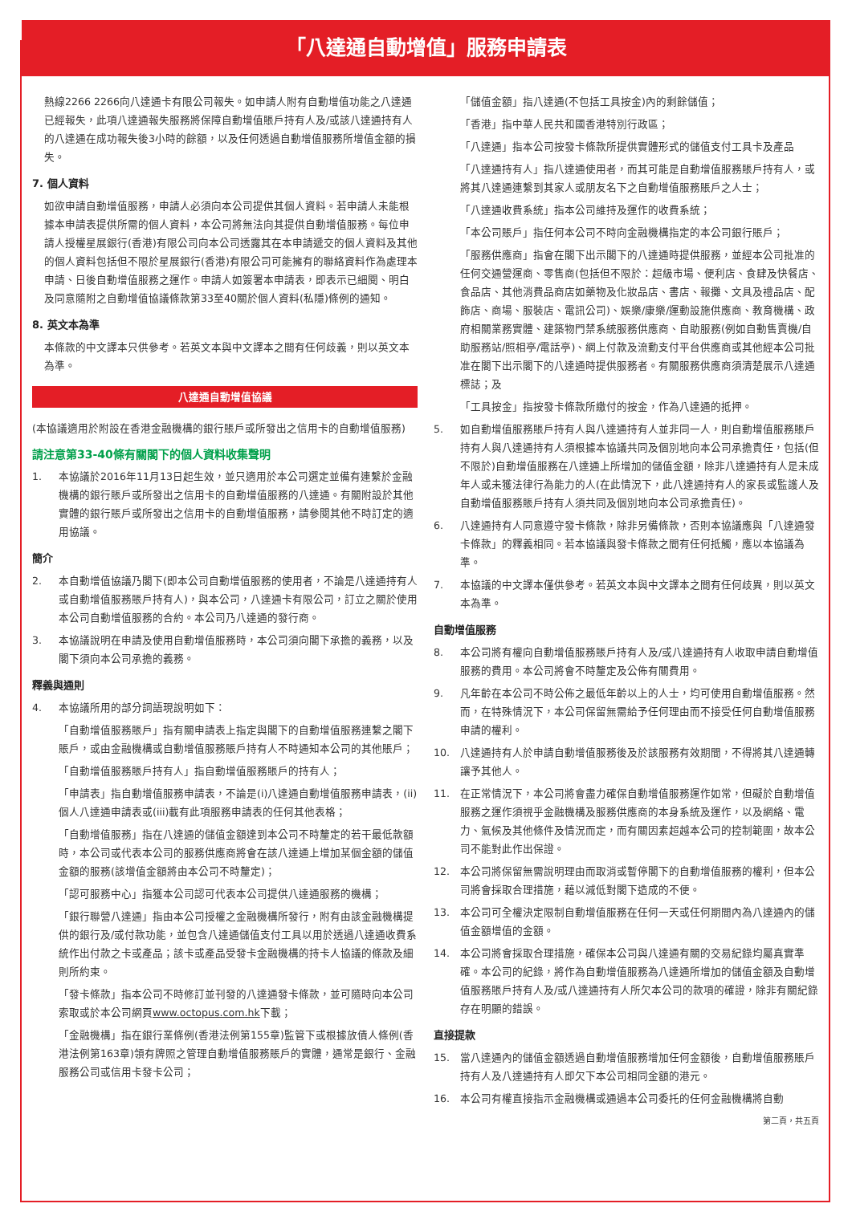「八達通自動增值」服務申請表
熱線2266 2266向八達通卡有限公司報失。如申請人附有自動增值功能之八達通已經報失，此項八達通報失服務將保障自動增值賬戶持有人及/或該八達通持有人的八達通在成功報失後3小時的餘額，以及任何透過自動增值服務所增值金額的損失。
7. 個人資料
如欲申請自動增值服務，申請人必須向本公司提供其個人資料。若申請人未能根據本申請表提供所需的個人資料，本公司將無法向其提供自動增值服務。每位申請人授權星展銀行(香港)有限公司向本公司透露其在本申請遞交的個人資料及其他的個人資料包括但不限於星展銀行(香港)有限公司可能擁有的聯絡資料作為處理本申請、日後自動增值服務之運作。申請人如簽署本申請表，即表示已細閱、明白及同意隨附之自動增值協議條款第33至40關於個人資料(私隱)條例的通知。
8. 英文本為準
本條款的中文譯本只供參考。若英文本與中文譯本之間有任何歧義，則以英文本為準。
八達通自動增值協議
(本協議適用於附設在香港金融機構的銀行賬戶或所發出之信用卡的自動增值服務)
請注意第33-40條有關閣下的個人資料收集聲明
1. 本協議於2016年11月13日起生效，並只適用於本公司選定並備有連繫於金融機構的銀行賬戶或所發出之信用卡的自動增值服務的八達通。有關附設於其他實體的銀行賬戶或所發出之信用卡的自動增值服務，請參閱其他不時訂定的適用協議。
簡介
2. 本自動增值協議乃閣下(即本公司自動增值服務的使用者，不論是八達通持有人或自動增值服務賬戶持有人)，與本公司，八達通卡有限公司，訂立之關於使用本公司自動增值服務的合約。本公司乃八達通的發行商。
3. 本協議說明在申請及使用自動增值服務時，本公司須向閣下承擔的義務，以及閣下須向本公司承擔的義務。
釋義與通則
4. 本協議所用的部分詞語現說明如下：
「自動增值服務賬戶」指有關申請表上指定與閣下的自動增值服務連繫之閣下賬戶，或由金融機構或自動增值服務賬戶持有人不時通知本公司的其他賬戶；
「自動增值服務賬戶持有人」指自動增值服務賬戶的持有人；
「申請表」指自動增值服務申請表，不論是(i)八達通自動增值服務申請表，(ii)個人八達通申請表或(iii)載有此項服務申請表的任何其他表格；
「自動增值服務」指在八達通的儲值金額達到本公司不時釐定的若干最低款額時，本公司或代表本公司的服務供應商將會在該八達通上增加某個金額的儲值金額的服務(該增值金額將由本公司不時釐定)；
「認可服務中心」指獲本公司認可代表本公司提供八達通服務的機構；
「銀行聯營八達通」指由本公司授權之金融機構所發行，附有由該金融機構提供的銀行及/或付款功能，並包含八達通儲值支付工具以用於透過八達通收費系統作出付款之卡或產品；該卡或產品受發卡金融機構的持卡人協議的條款及細則所約束。
「發卡條款」指本公司不時修訂並刊發的八達通發卡條款，並可隨時向本公司索取或於本公司網頁www.octopus.com.hk下載；
「金融機構」指在銀行業條例(香港法例第155章)監管下或根據放債人條例(香港法例第163章)領有牌照之管理自動增值服務賬戶的實體，通常是銀行、金融服務公司或信用卡發卡公司；
「儲值金額」指八達通(不包括工具按金)內的剩餘儲值；
「香港」指中華人民共和國香港特別行政區；
「八達通」指本公司按發卡條款所提供實體形式的儲值支付工具卡及產品
「八達通持有人」指八達通使用者，而其可能是自動增值服務賬戶持有人，或將其八達通連繫到其家人或朋友名下之自動增值服務賬戶之人士；
「八達通收費系統」指本公司維持及運作的收費系統；
「本公司賬戶」指任何本公司不時向金融機構指定的本公司銀行賬戶；
「服務供應商」指會在閣下出示閣下的八達通時提供服務，並經本公司批准的任何交通營運商、零售商(包括但不限於：超級市場、便利店、食肆及快餐店、食品店、其他消費品商店如藥物及化妝品店、書店、報攤、文具及禮品店、配飾店、商場、服裝店、電訊公司)、娛樂/康樂/運動設施供應商、教育機構、政府相關業務實體、建築物門禁系統服務供應商、自助服務(例如自動售賣機/自助服務站/照相亭/電話亭)、網上付款及流動支付平台供應商或其他經本公司批准在閣下出示閣下的八達通時提供服務者。有關服務供應商須清楚展示八達通標誌；及
「工具按金」指按發卡條款所繳付的按金，作為八達通的抵押。
5. 如自動增值服務賬戶持有人與八達通持有人並非同一人，則自動增值服務賬戶持有人與八達通持有人須根據本協議共同及個別地向本公司承擔責任，包括(但不限於)自動增值服務在八達通上所增加的儲值金額，除非八達通持有人是未成年人或未獲法律行為能力的人(在此情況下，此八達通持有人的家長或監護人及自動增值服務賬戶持有人須共同及個別地向本公司承擔責任)。
6. 八達通持有人同意遵守發卡條款，除非另備條款，否則本協議應與「八達通發卡條款」的釋義相同。若本協議與發卡條款之間有任何抵觸，應以本協議為準。
7. 本協議的中文譯本僅供參考。若英文本與中文譯本之間有任何歧異，則以英文本為準。
自動增值服務
8. 本公司將有權向自動增值服務賬戶持有人及/或八達通持有人收取申請自動增值服務的費用。本公司將會不時釐定及公佈有關費用。
9. 凡年齡在本公司不時公佈之最低年齡以上的人士，均可使用自動增值服務。然而，在特殊情況下，本公司保留無需給予任何理由而不接受任何自動增值服務申請的權利。
10. 八達通持有人於申請自動增值服務後及於該服務有效期間，不得將其八達通轉讓予其他人。
11. 在正常情況下，本公司將會盡力確保自動增值服務運作如常，但礙於自動增值服務之運作須視乎金融機構及服務供應商的本身系統及運作，以及網絡、電力、氣候及其他條件及情況而定，而有關因素超越本公司的控制範圍，故本公司不能對此作出保證。
12. 本公司將保留無需說明理由而取消或暫停閣下的自動增值服務的權利，但本公司將會採取合理措施，藉以減低對閣下造成的不便。
13. 本公司可全權決定限制自動增值服務在任何一天或任何期間內為八達通內的儲值金額增值的金額。
14. 本公司將會採取合理措施，確保本公司與八達通有關的交易紀錄均屬真實準確。本公司的紀錄，將作為自動增值服務為八達通所增加的儲值金額及自動增值服務賬戶持有人及/或八達通持有人所欠本公司的款項的確證，除非有關紀錄存在明顯的錯誤。
直接提款
15. 當八達通內的儲值金額透過自動增值服務增加任何金額後，自動增值服務賬戶持有人及八達通持有人即欠下本公司相同金額的港元。
16. 本公司有權直接指示金融機構或通過本公司委托的任何金融機構將自動
第二頁，共五頁